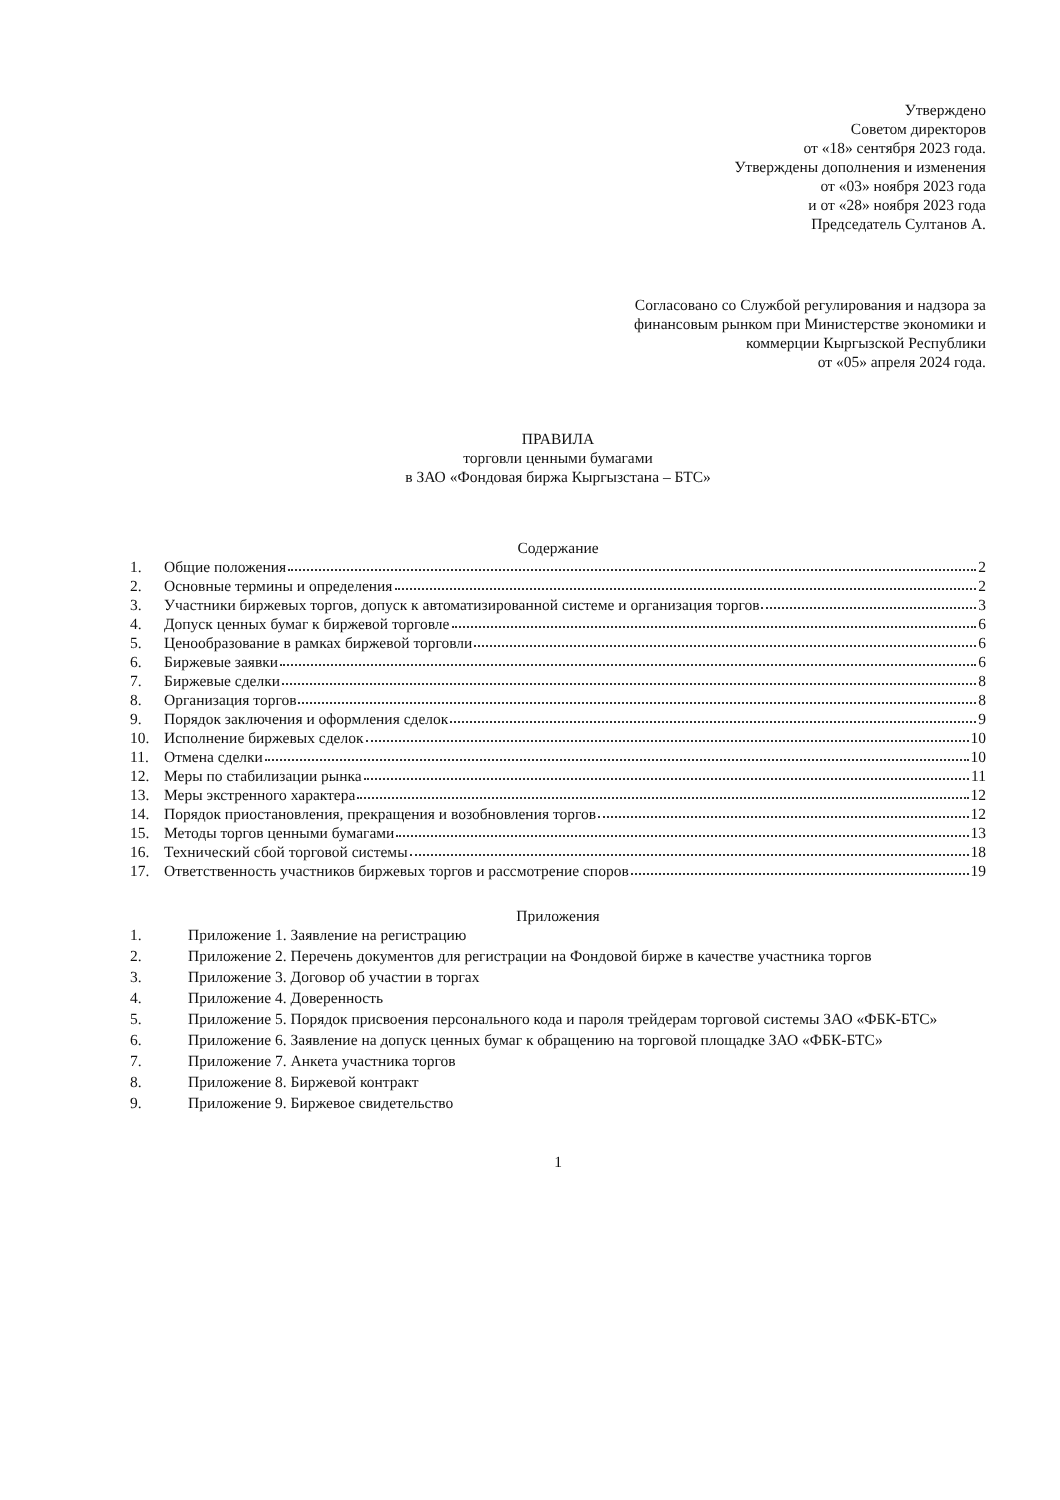Утверждено
Советом директоров
от «18» сентября 2023 года.
Утверждены дополнения и изменения
от «03» ноября 2023 года
и от «28» ноября 2023 года
Председатель Султанов А.
Согласовано со Службой регулирования и надзора за
финансовым рынком при Министерстве экономики и
коммерции Кыргызской Республики
от «05» апреля 2024 года.
ПРАВИЛА
торговли ценными бумагами
в ЗАО «Фондовая биржа Кыргызстана – БТС»
Содержание
1. Общие положения 2
2. Основные термины и определения 2
3. Участники биржевых торгов, допуск к автоматизированной системе и организация торгов 3
4. Допуск ценных бумаг к биржевой торговле 6
5. Ценообразование в рамках биржевой торговли 6
6. Биржевые заявки 6
7. Биржевые сделки 8
8. Организация торгов 8
9. Порядок заключения и оформления сделок 9
10. Исполнение биржевых сделок 10
11. Отмена сделки 10
12. Меры по стабилизации рынка 11
13. Меры экстренного характера 12
14. Порядок приостановления, прекращения и возобновления торгов 12
15. Методы торгов ценными бумагами 13
16. Технический сбой торговой системы 18
17. Ответственность участников биржевых торгов и рассмотрение споров 19
Приложения
1. Приложение 1. Заявление на регистрацию
2. Приложение 2. Перечень документов для регистрации на Фондовой бирже в качестве участника торгов
3. Приложение 3. Договор об участии в торгах
4. Приложение 4. Доверенность
5. Приложение 5. Порядок присвоения персонального кода и пароля трейдерам торговой системы ЗАО «ФБК-БТС»
6. Приложение 6. Заявление на допуск ценных бумаг к обращению на торговой площадке ЗАО «ФБК-БТС»
7. Приложение 7. Анкета участника торгов
8. Приложение 8. Биржевой контракт
9. Приложение 9. Биржевое свидетельство
1